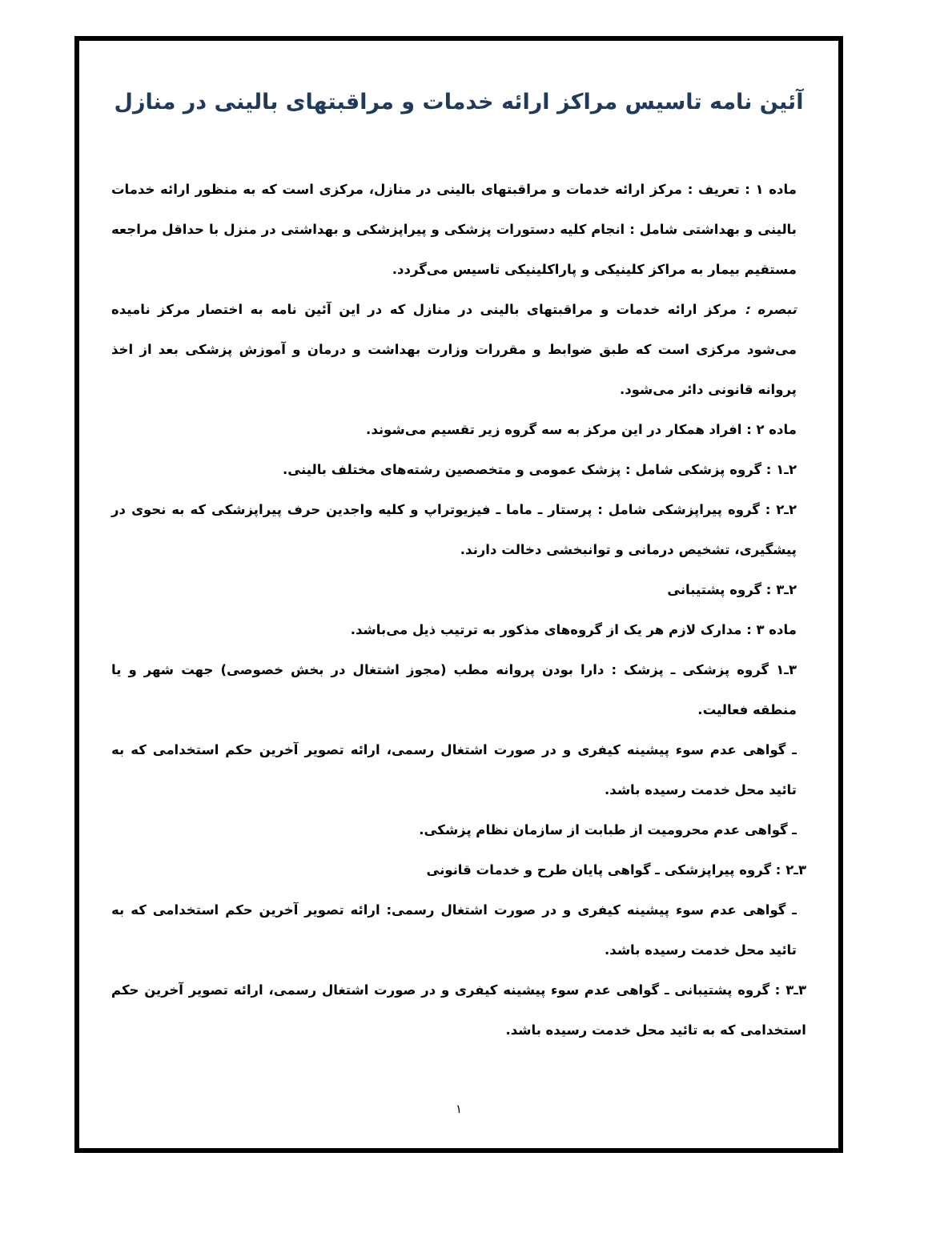آئین نامه تاسیس مراکز ارائه خدمات و مراقبتهای بالینی در منازل
ماده ۱ : تعریف : مرکز ارائه خدمات و مراقبتهای بالینی در منازل، مرکزی است که به منظور ارائه خدمات بالینی و بهداشتی شامل : انجام کلیه دستورات پزشکی و پیراپزشکی و بهداشتی در منزل با حداقل مراجعه مستقیم بیمار به مراکز کلینیکی و پاراکلینیکی تاسیس می‌گردد.
تبصره : مرکز ارائه خدمات و مراقبتهای بالینی در منازل که در این آئین نامه به اختصار مرکز نامیده می‌شود مرکزی است که طبق ضوابط و مقررات وزارت بهداشت و درمان و آموزش پزشکی بعد از اخذ پروانه قانونی دائر می‌شود.
ماده ۲ : افراد همکار در این مرکز به سه گروه زیر تقسیم می‌شوند.
۲ـ۱ : گروه پزشکی شامل : پزشک عمومی و متخصصین رشته‌های مختلف بالینی.
۲ـ۲ : گروه پیراپزشکی شامل : پرستار ـ ماما ـ فیزیوتراپ و کلیه واجدین حرف پیراپزشکی که به نحوی در پیشگیری، تشخیص درمانی و توانبخشی دخالت دارند.
۲ـ۳ : گروه پشتیبانی
ماده ۳ : مدارک لازم هر یک از گروه‌های مذکور به ترتیب ذیل می‌باشد.
۳ـ۱ گروه پزشکی ـ پزشک : دارا بودن پروانه مطب (مجوز اشتغال در بخش خصوصی) جهت شهر و یا منطقه فعالیت.
ـ گواهی عدم سوء پیشینه کیفری و در صورت اشتغال رسمی، ارائه تصویر آخرین حکم استخدامی که به تائید محل خدمت رسیده باشد.
ـ گواهی عدم محرومیت از طبابت از سازمان نظام پزشکی.
۳ـ۲ : گروه پیراپزشکی ـ گواهی پایان طرح و خدمات قانونی
ـ گواهی عدم سوء پیشینه کیفری و در صورت اشتغال رسمی: ارائه تصویر آخرین حکم استخدامی که به تائید محل خدمت رسیده باشد.
۳ـ۳ : گروه پشتیبانی ـ گواهی عدم سوء پیشینه کیفری و در صورت اشتغال رسمی، ارائه تصویر آخرین حکم استخدامی که به تائید محل خدمت رسیده باشد.
۱